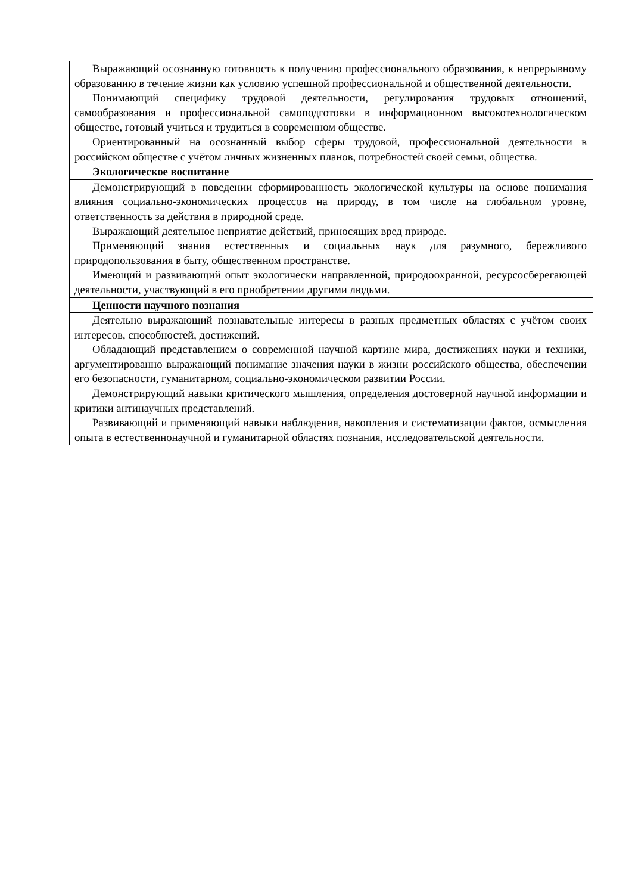| Выражающий осознанную готовность к получению профессионального образования, к непрерывному образованию в течение жизни как условию успешной профессиональной и общественной деятельности. Понимающий специфику трудовой деятельности, регулирования трудовых отношений, самообразования и профессиональной самоподготовки в информационном высокотехнологическом обществе, готовый учиться и трудиться в современном обществе. Ориентированный на осознанный выбор сферы трудовой, профессиональной деятельности в российском обществе с учётом личных жизненных планов, потребностей своей семьи, общества. |
| Экологическое воспитание |
| Демонстрирующий в поведении сформированность экологической культуры на основе понимания влияния социально-экономических процессов на природу, в том числе на глобальном уровне, ответственность за действия в природной среде. Выражающий деятельное неприятие действий, приносящих вред природе. Применяющий знания естественных и социальных наук для разумного, бережливого природопользования в быту, общественном пространстве. Имеющий и развивающий опыт экологически направленной, природоохранной, ресурсосберегающей деятельности, участвующий в его приобретении другими людьми. |
| Ценности научного познания |
| Деятельно выражающий познавательные интересы в разных предметных областях с учётом своих интересов, способностей, достижений. Обладающий представлением о современной научной картине мира, достижениях науки и техники, аргументированно выражающий понимание значения науки в жизни российского общества, обеспечении его безопасности, гуманитарном, социально-экономическом развитии России. Демонстрирующий навыки критического мышления, определения достоверной научной информации и критики антинаучных представлений. Развивающий и применяющий навыки наблюдения, накопления и систематизации фактов, осмысления опыта в естественнонаучной и гуманитарной областях познания, исследовательской деятельности. |